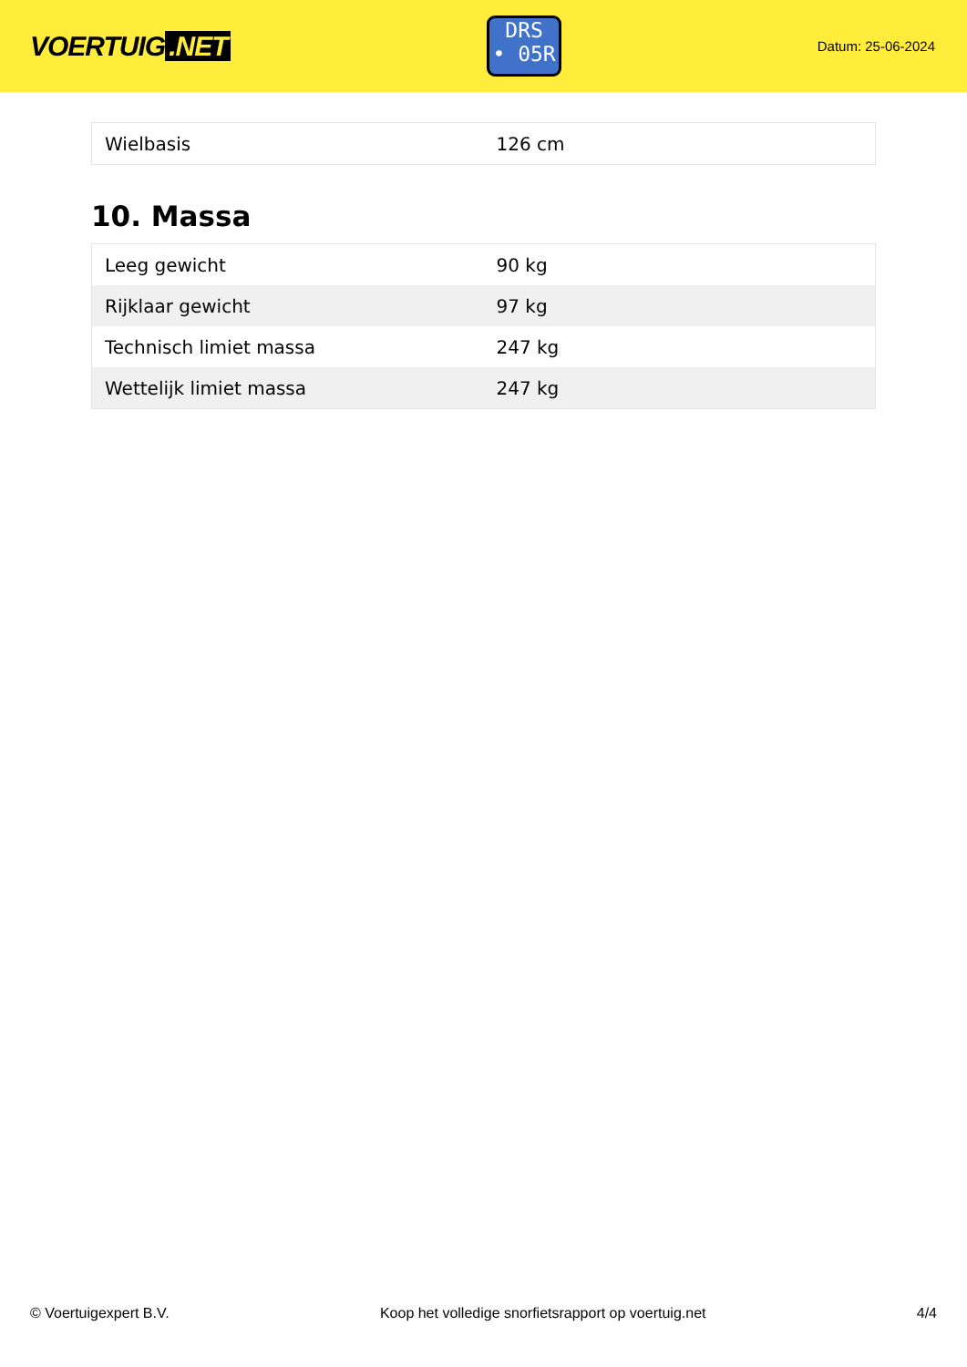VOERTUIG.NET
DRS
• 05R
Datum: 25-06-2024
| Wielbasis | 126 cm |
10. Massa
| Leeg gewicht | 90 kg |
| Rijklaar gewicht | 97 kg |
| Technisch limiet massa | 247 kg |
| Wettelijk limiet massa | 247 kg |
© Voertuigexpert B.V. Koop het volledige snorfietsrapport op voertuig.net 4/4